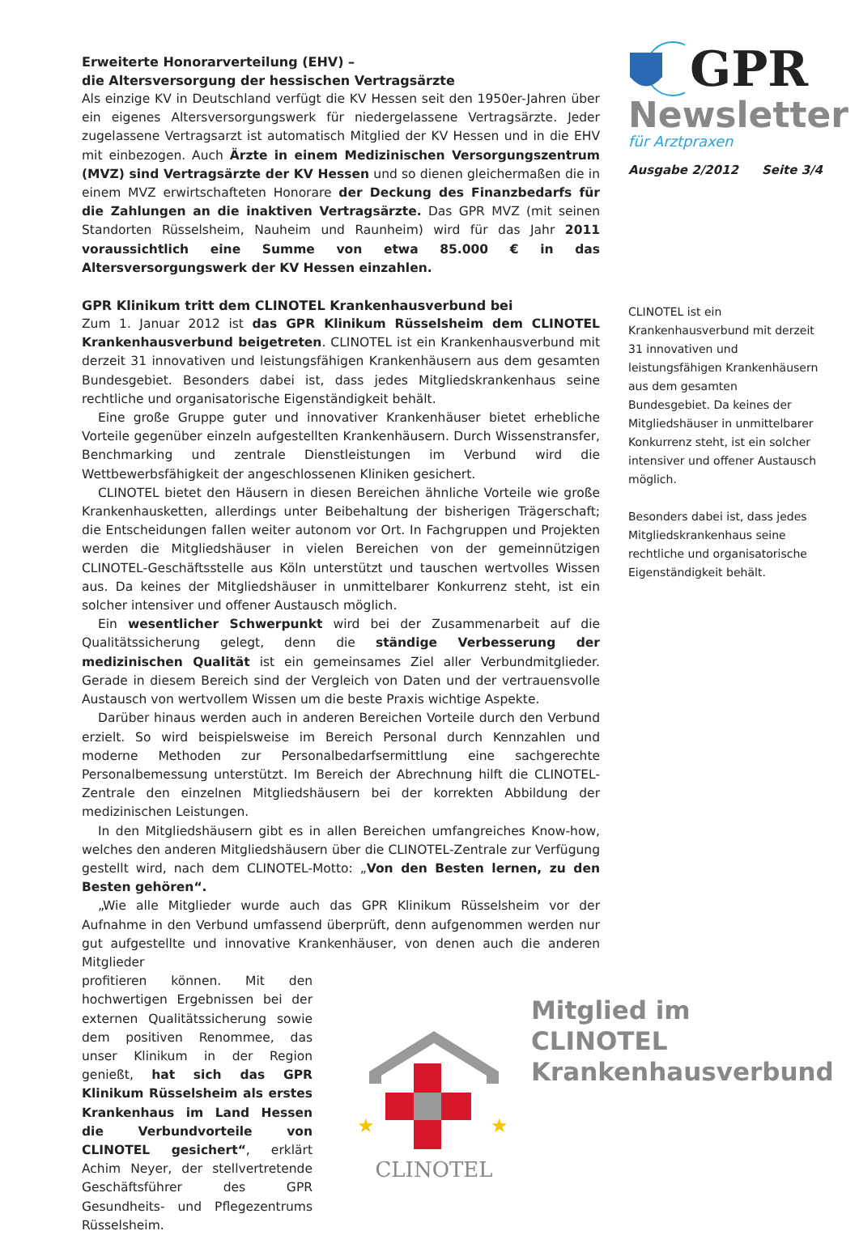Erweiterte Honorarverteilung (EHV) –
die Altersversorgung der hessischen Vertragsärzte
Als einzige KV in Deutschland verfügt die KV Hessen seit den 1950er-Jahren über ein eigenes Altersversorgungswerk für niedergelassene Vertragsärzte. Jeder zugelassene Vertragsarzt ist automatisch Mitglied der KV Hessen und in die EHV mit einbezogen. Auch Ärzte in einem Medizinischen Versorgungszentrum (MVZ) sind Vertragsärzte der KV Hessen und so dienen gleichermaßen die in einem MVZ erwirtschafteten Honorare der Deckung des Finanzbedarfs für die Zahlungen an die inaktiven Vertragsärzte. Das GPR MVZ (mit seinen Standorten Rüsselsheim, Nauheim und Raunheim) wird für das Jahr 2011 voraussichtlich eine Summe von etwa 85.000 € in das Altersversorgungswerk der KV Hessen einzahlen.
GPR Klinikum tritt dem CLINOTEL Krankenhausverbund bei
Zum 1. Januar 2012 ist das GPR Klinikum Rüsselsheim dem CLINOTEL Krankenhausverbund beigetreten. CLINOTEL ist ein Krankenhausverbund mit derzeit 31 innovativen und leistungsfähigen Krankenhäusern aus dem gesamten Bundesgebiet. Besonders dabei ist, dass jedes Mitgliedskrankenhaus seine rechtliche und organisatorische Eigenständigkeit behält.
Eine große Gruppe guter und innovativer Krankenhäuser bietet erhebliche Vorteile gegenüber einzeln aufgestellten Krankenhäusern. Durch Wissenstransfer, Benchmarking und zentrale Dienstleistungen im Verbund wird die Wettbewerbsfähigkeit der angeschlossenen Kliniken gesichert.
CLINOTEL bietet den Häusern in diesen Bereichen ähnliche Vorteile wie große Krankenhausketten, allerdings unter Beibehaltung der bisherigen Trägerschaft; die Entscheidungen fallen weiter autonom vor Ort. In Fachgruppen und Projekten werden die Mitgliedshäuser in vielen Bereichen von der gemeinnützigen CLINOTEL-Geschäftsstelle aus Köln unterstützt und tauschen wertvolles Wissen aus. Da keines der Mitgliedshäuser in unmittelbarer Konkurrenz steht, ist ein solcher intensiver und offener Austausch möglich.
Ein wesentlicher Schwerpunkt wird bei der Zusammenarbeit auf die Qualitätssicherung gelegt, denn die ständige Verbesserung der medizinischen Qualität ist ein gemeinsames Ziel aller Verbundmitglieder. Gerade in diesem Bereich sind der Vergleich von Daten und der vertrauensvolle Austausch von wertvollem Wissen um die beste Praxis wichtige Aspekte.
Darüber hinaus werden auch in anderen Bereichen Vorteile durch den Verbund erzielt. So wird beispielsweise im Bereich Personal durch Kennzahlen und moderne Methoden zur Personalbedarfsermittlung eine sachgerechte Personalbemessung unterstützt. Im Bereich der Abrechnung hilft die CLINOTEL-Zentrale den einzelnen Mitgliedshäusern bei der korrekten Abbildung der medizinischen Leistungen.
In den Mitgliedshäusern gibt es in allen Bereichen umfangreiches Know-how, welches den anderen Mitgliedshäusern über die CLINOTEL-Zentrale zur Verfügung gestellt wird, nach dem CLINOTEL-Motto: „Von den Besten lernen, zu den Besten gehören“.
„Wie alle Mitglieder wurde auch das GPR Klinikum Rüsselsheim vor der Aufnahme in den Verbund umfassend überprüft, denn aufgenommen werden nur gut aufgestellte und innovative Krankenhäuser, von denen auch die anderen Mitglieder
profitieren können. Mit den hochwertigen Ergebnissen bei der externen Qualitätssicherung sowie dem positiven Renommee, das unser Klinikum in der Region genießt, hat sich das GPR Klinikum Rüsselsheim als erstes Krankenhaus im Land Hessen die Verbundvorteile von CLINOTEL gesichert“, erklärt Achim Neyer, der stellvertretende Geschäftsführer des GPR Gesundheits- und Pflegezentrums Rüsselsheim.
CLINOTEL
★
★
GPR
Newsletter
für Arztpraxen
Ausgabe 2/2012 Seite 3/4
CLINOTEL ist ein Krankenhausverbund mit derzeit 31 innovativen und leistungsfähigen Krankenhäusern aus dem gesamten Bundesgebiet. Da keines der Mitgliedshäuser in unmittelbarer Konkurrenz steht, ist ein solcher intensiver und offener Austausch möglich.
Besonders dabei ist, dass jedes Mitgliedskrankenhaus seine rechtliche und organisatorische Eigenständigkeit behält.
Mitglied im CLINOTEL Krankenhausverbund